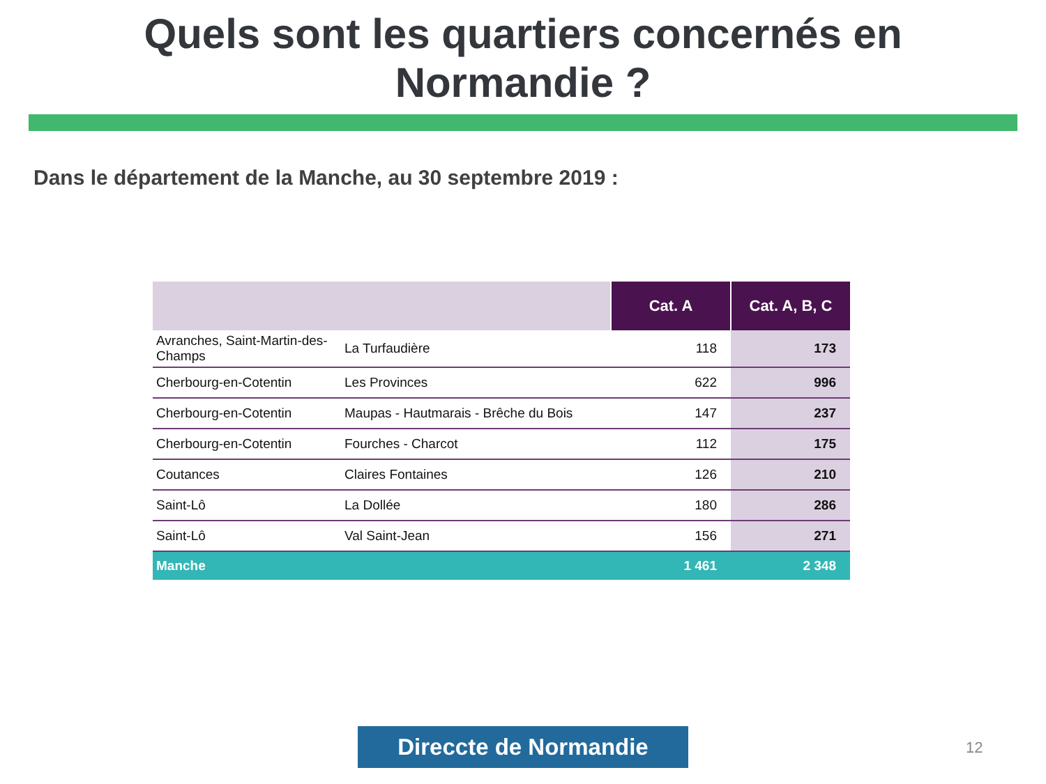Quels sont les quartiers concernés en
Normandie ?
Dans le département de la Manche, au 30 septembre 2019 :
| | | Cat. A | Cat. A, B, C |
| --- | --- | --- | --- |
| Avranches, Saint-Martin-des-Champs | La Turfaudière | 118 | 173 |
| Cherbourg-en-Cotentin | Les Provinces | 622 | 996 |
| Cherbourg-en-Cotentin | Maupas - Hautmarais - Brêche du Bois | 147 | 237 |
| Cherbourg-en-Cotentin | Fourches - Charcot | 112 | 175 |
| Coutances | Claires Fontaines | 126 | 210 |
| Saint-Lô | La Dollée | 180 | 286 |
| Saint-Lô | Val Saint-Jean | 156 | 271 |
| Manche | | 1 461 | 2 348 |
Direccte de Normandie 12